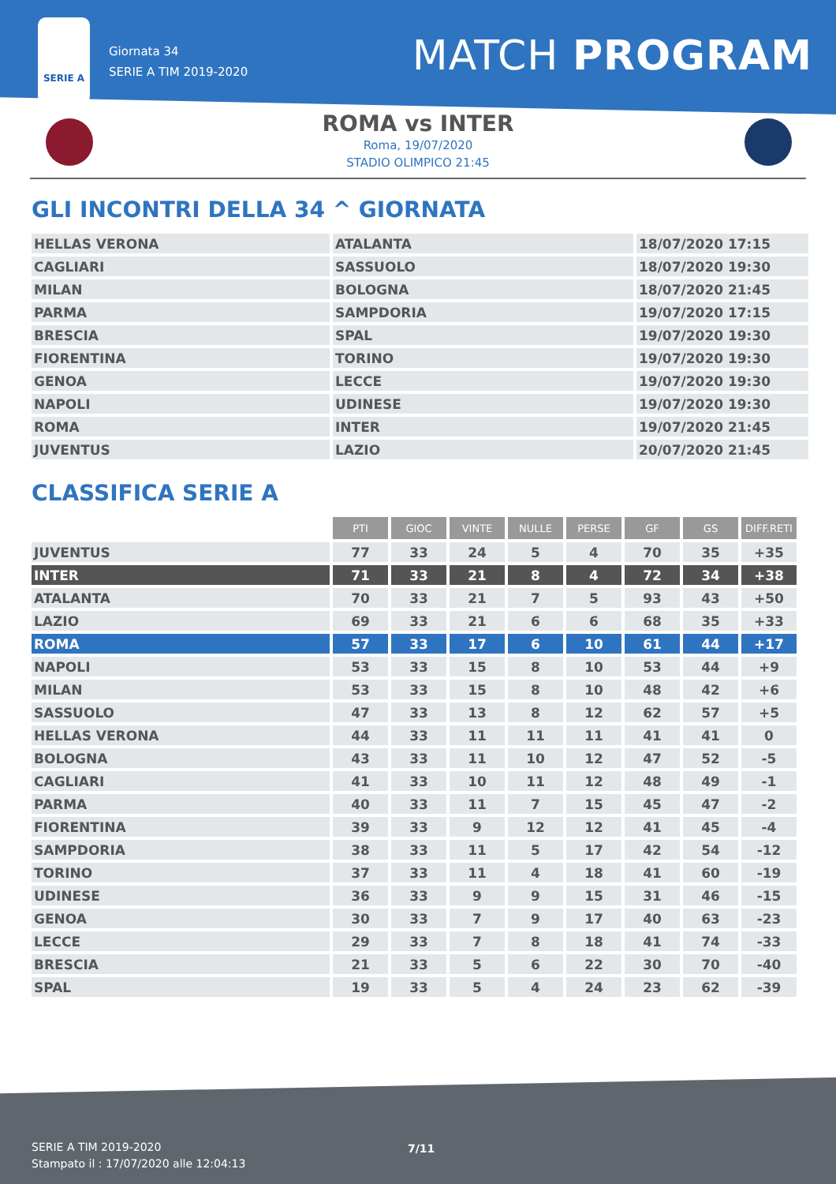SERIE A
Giornata 34
SERIE A TIM 2019-2020
MATCH PROGRAM
ROMA vs INTER
Roma, 19/07/2020
STADIO OLIMPICO 21:45
GLI INCONTRI DELLA 34 ^ GIORNATA
| HELLAS VERONA | ATALANTA | 18/07/2020 17:15 |
| CAGLIARI | SASSUOLO | 18/07/2020 19:30 |
| MILAN | BOLOGNA | 18/07/2020 21:45 |
| PARMA | SAMPDORIA | 19/07/2020 17:15 |
| BRESCIA | SPAL | 19/07/2020 19:30 |
| FIORENTINA | TORINO | 19/07/2020 19:30 |
| GENOA | LECCE | 19/07/2020 19:30 |
| NAPOLI | UDINESE | 19/07/2020 19:30 |
| ROMA | INTER | 19/07/2020 21:45 |
| JUVENTUS | LAZIO | 20/07/2020 21:45 |
CLASSIFICA SERIE A
| | PTI | GIOC | VINTE | NULLE | PERSE | GF | GS | DIFF.RETI |
| JUVENTUS | 77 | 33 | 24 | 5 | 4 | 70 | 35 | +35 |
| INTER | 71 | 33 | 21 | 8 | 4 | 72 | 34 | +38 |
| ATALANTA | 70 | 33 | 21 | 7 | 5 | 93 | 43 | +50 |
| LAZIO | 69 | 33 | 21 | 6 | 6 | 68 | 35 | +33 |
| ROMA | 57 | 33 | 17 | 6 | 10 | 61 | 44 | +17 |
| NAPOLI | 53 | 33 | 15 | 8 | 10 | 53 | 44 | +9 |
| MILAN | 53 | 33 | 15 | 8 | 10 | 48 | 42 | +6 |
| SASSUOLO | 47 | 33 | 13 | 8 | 12 | 62 | 57 | +5 |
| HELLAS VERONA | 44 | 33 | 11 | 11 | 11 | 41 | 41 | 0 |
| BOLOGNA | 43 | 33 | 11 | 10 | 12 | 47 | 52 | -5 |
| CAGLIARI | 41 | 33 | 10 | 11 | 12 | 48 | 49 | -1 |
| PARMA | 40 | 33 | 11 | 7 | 15 | 45 | 47 | -2 |
| FIORENTINA | 39 | 33 | 9 | 12 | 12 | 41 | 45 | -4 |
| SAMPDORIA | 38 | 33 | 11 | 5 | 17 | 42 | 54 | -12 |
| TORINO | 37 | 33 | 11 | 4 | 18 | 41 | 60 | -19 |
| UDINESE | 36 | 33 | 9 | 9 | 15 | 31 | 46 | -15 |
| GENOA | 30 | 33 | 7 | 9 | 17 | 40 | 63 | -23 |
| LECCE | 29 | 33 | 7 | 8 | 18 | 41 | 74 | -33 |
| BRESCIA | 21 | 33 | 5 | 6 | 22 | 30 | 70 | -40 |
| SPAL | 19 | 33 | 5 | 4 | 24 | 23 | 62 | -39 |
SERIE A TIM 2019-2020
Stampato il : 17/07/2020 alle 12:04:13
7/11